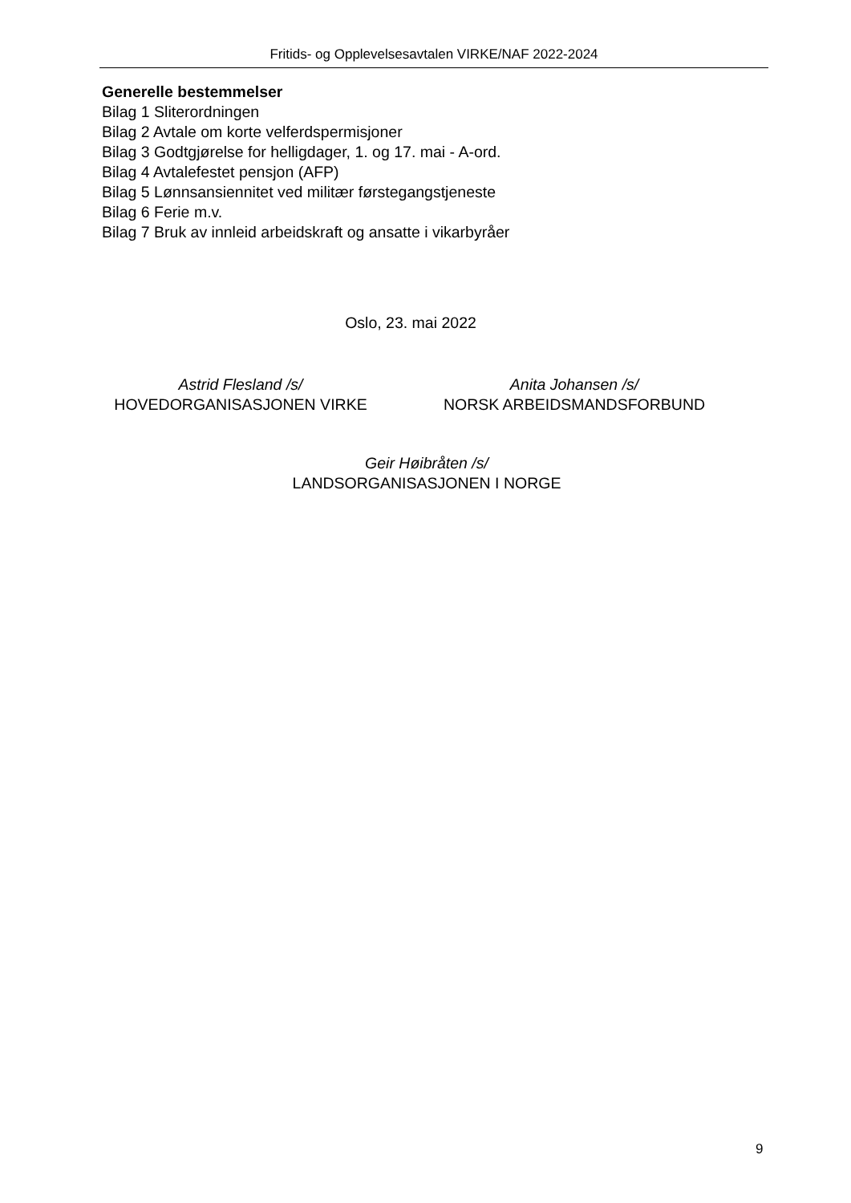Fritids- og Opplevelsesavtalen VIRKE/NAF 2022-2024
Generelle bestemmelser
Bilag 1 Sliterordningen
Bilag 2 Avtale om korte velferdspermisjoner
Bilag 3 Godtgjørelse for helligdager, 1. og 17. mai - A-ord.
Bilag 4 Avtalefestet pensjon (AFP)
Bilag 5 Lønnsansiennitet ved militær førstegangstjeneste
Bilag 6 Ferie m.v.
Bilag 7 Bruk av innleid arbeidskraft og ansatte i vikarbyråer
Oslo, 23. mai 2022
Astrid Flesland /s/
HOVEDORGANISASJONEN VIRKE
Anita Johansen /s/
NORSK ARBEIDSMANDSFORBUND
Geir Høibråten /s/
LANDSORGANISASJONEN I NORGE
9